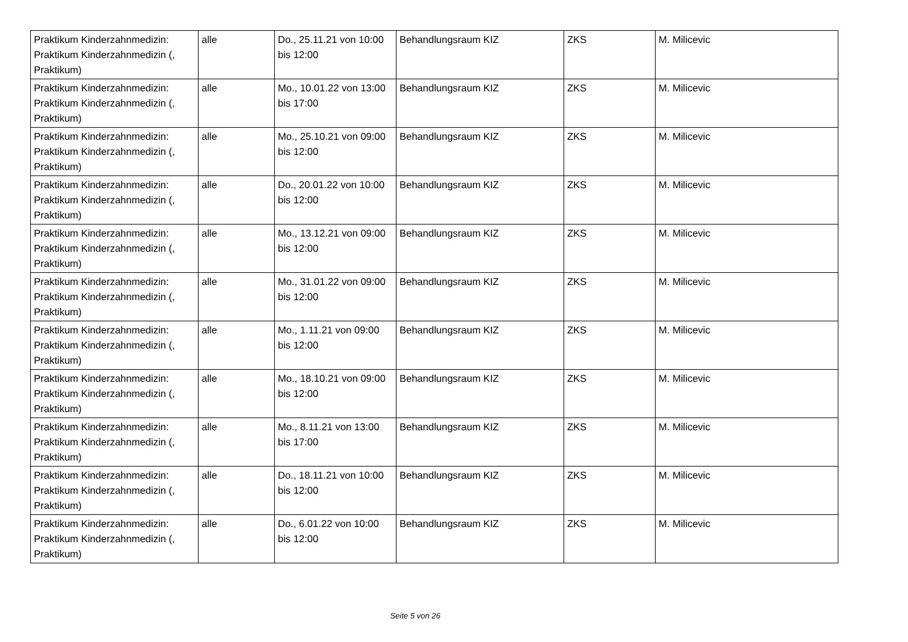| Praktikum Kinderzahnmedizin: Praktikum Kinderzahnmedizin (, Praktikum) | alle | Do., 25.11.21 von 10:00 bis 12:00 | Behandlungsraum KIZ | ZKS | M. Milicevic |
| Praktikum Kinderzahnmedizin: Praktikum Kinderzahnmedizin (, Praktikum) | alle | Mo., 10.01.22 von 13:00 bis 17:00 | Behandlungsraum KIZ | ZKS | M. Milicevic |
| Praktikum Kinderzahnmedizin: Praktikum Kinderzahnmedizin (, Praktikum) | alle | Mo., 25.10.21 von 09:00 bis 12:00 | Behandlungsraum KIZ | ZKS | M. Milicevic |
| Praktikum Kinderzahnmedizin: Praktikum Kinderzahnmedizin (, Praktikum) | alle | Do., 20.01.22 von 10:00 bis 12:00 | Behandlungsraum KIZ | ZKS | M. Milicevic |
| Praktikum Kinderzahnmedizin: Praktikum Kinderzahnmedizin (, Praktikum) | alle | Mo., 13.12.21 von 09:00 bis 12:00 | Behandlungsraum KIZ | ZKS | M. Milicevic |
| Praktikum Kinderzahnmedizin: Praktikum Kinderzahnmedizin (, Praktikum) | alle | Mo., 31.01.22 von 09:00 bis 12:00 | Behandlungsraum KIZ | ZKS | M. Milicevic |
| Praktikum Kinderzahnmedizin: Praktikum Kinderzahnmedizin (, Praktikum) | alle | Mo., 1.11.21 von 09:00 bis 12:00 | Behandlungsraum KIZ | ZKS | M. Milicevic |
| Praktikum Kinderzahnmedizin: Praktikum Kinderzahnmedizin (, Praktikum) | alle | Mo., 18.10.21 von 09:00 bis 12:00 | Behandlungsraum KIZ | ZKS | M. Milicevic |
| Praktikum Kinderzahnmedizin: Praktikum Kinderzahnmedizin (, Praktikum) | alle | Mo., 8.11.21 von 13:00 bis 17:00 | Behandlungsraum KIZ | ZKS | M. Milicevic |
| Praktikum Kinderzahnmedizin: Praktikum Kinderzahnmedizin (, Praktikum) | alle | Do., 18.11.21 von 10:00 bis 12:00 | Behandlungsraum KIZ | ZKS | M. Milicevic |
| Praktikum Kinderzahnmedizin: Praktikum Kinderzahnmedizin (, Praktikum) | alle | Do., 6.01.22 von 10:00 bis 12:00 | Behandlungsraum KIZ | ZKS | M. Milicevic |
Seite 5 von 26